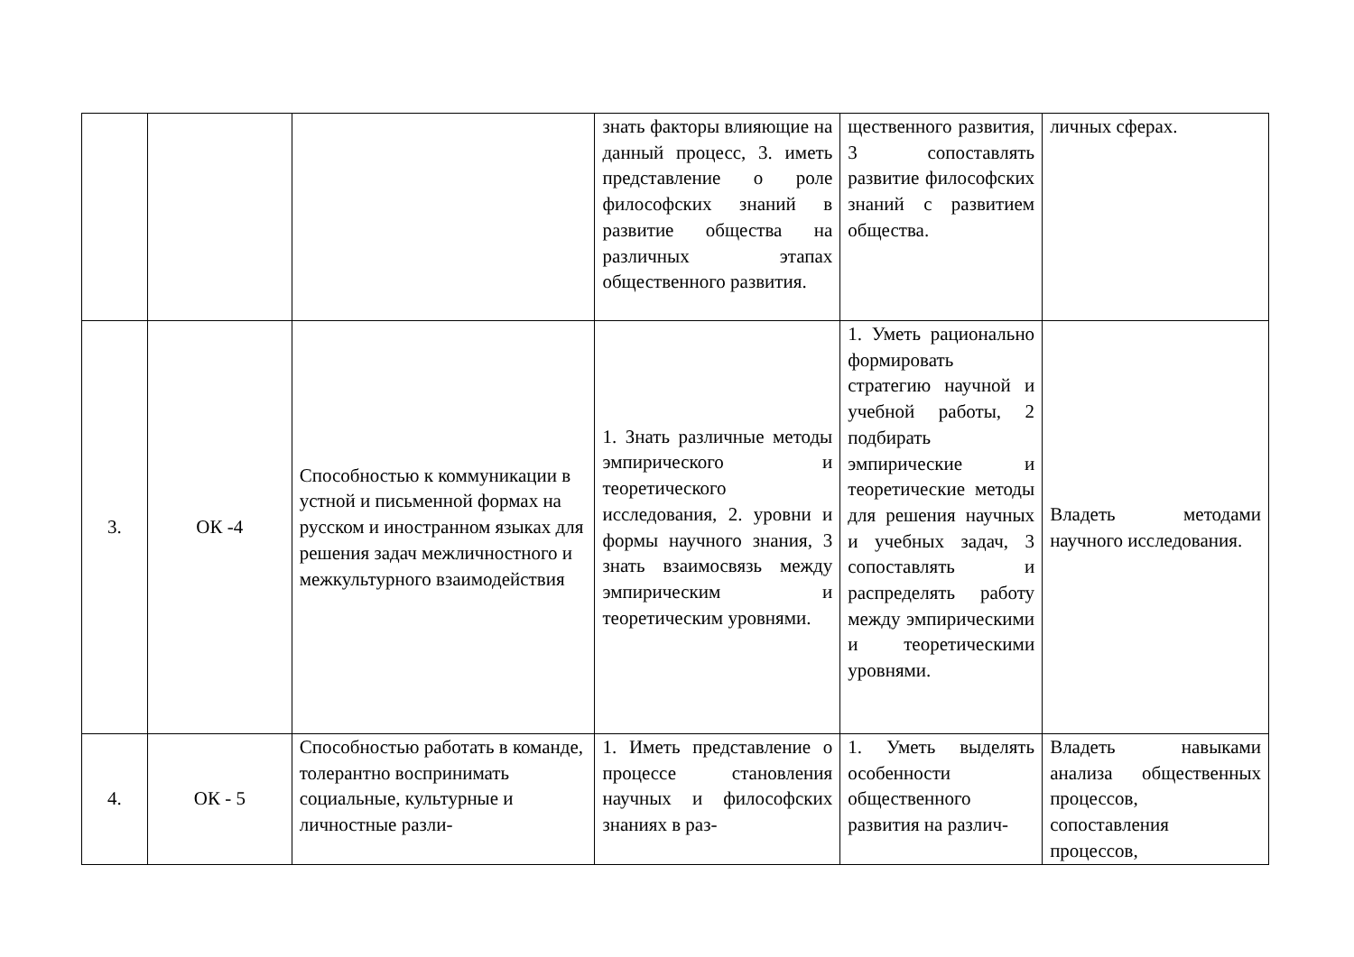| | | | знать факторы влияющие на данный процесс, 3. иметь представление о роле философских знаний в развитие общества на различных этапах общественного развития. | щественного развития, 3 сопоставлять развитие философских знаний с развитием общества. | личных сферах. |
| 3. | ОК -4 | Способностью к коммуникации в устной и письменной формах на русском и иностранном языках для решения задач межличностного и межкультурного взаимодействия | 1. Знать различные методы эмпирического и теоретического исследования, 2. уровни и формы научного знания, 3 знать взаимосвязь между эмпирическим и теоретическим уровнями. | 1. Уметь рационально формировать стратегию научной и учебной работы, 2 подбирать эмпирические и теоретические методы для решения научных и учебных задач, 3 сопоставлять и распределять работу между эмпирическими и теоретическими уровнями. | Владеть методами научного исследования. |
| 4. | ОК - 5 | Способностью работать в команде, толерантно воспринимать социальные, культурные и личностные разли- | 1. Иметь представление о процессе становления научных и философских знаниях в раз- | 1. Уметь выделять особенности общественного развития на различ- | Владеть навыками анализа общественных процессов, сопоставления процессов, |